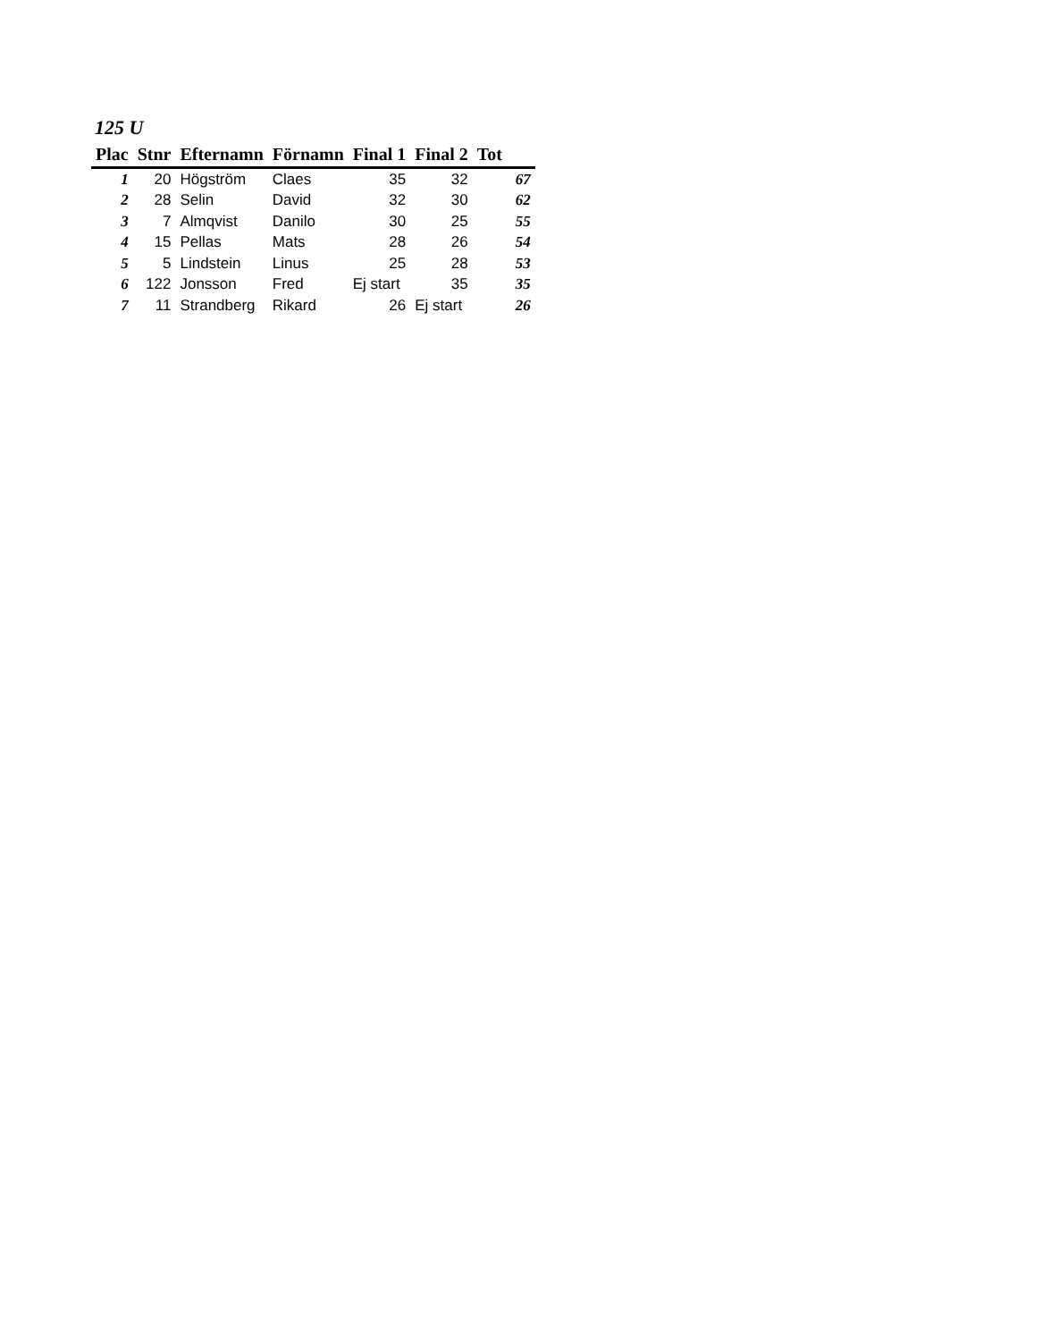125 U
| Plac | Stnr | Efternamn | Förnamn | Final 1 | Final 2 | Tot |
| --- | --- | --- | --- | --- | --- | --- |
| 1 | 20 | Högström | Claes | 35 | 32 | 67 |
| 2 | 28 | Selin | David | 32 | 30 | 62 |
| 3 | 7 | Almqvist | Danilo | 30 | 25 | 55 |
| 4 | 15 | Pellas | Mats | 28 | 26 | 54 |
| 5 | 5 | Lindstein | Linus | 25 | 28 | 53 |
| 6 | 122 | Jonsson | Fred | Ej start | 35 | 35 |
| 7 | 11 | Strandberg | Rikard | 26 | Ej start | 26 |